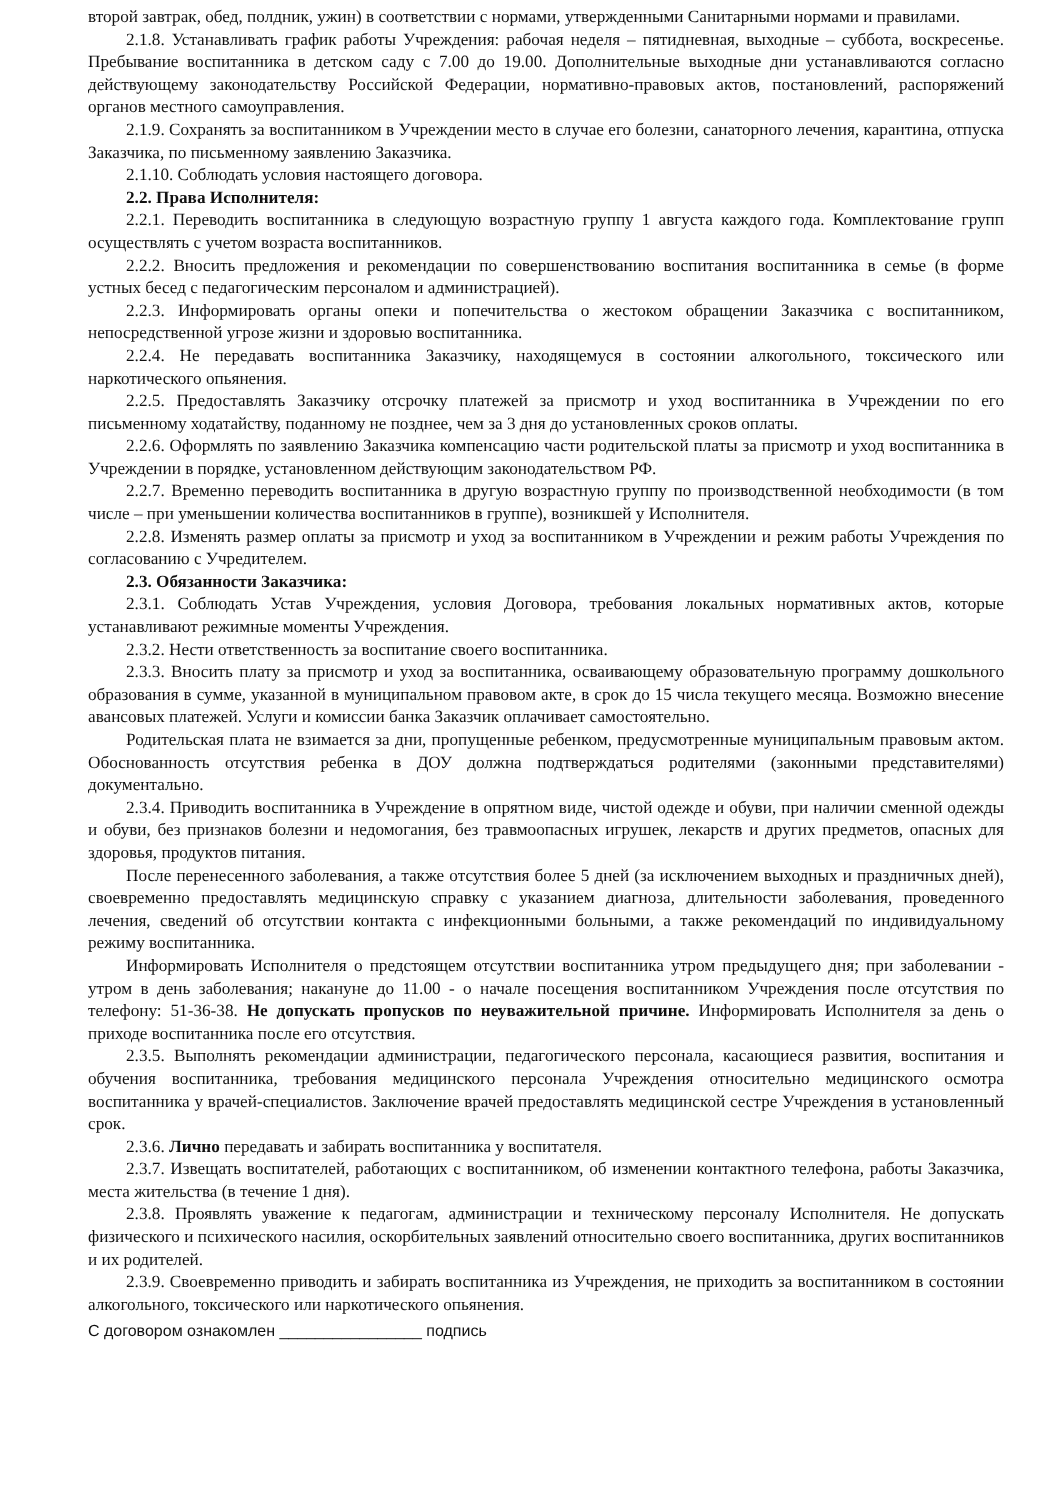второй завтрак, обед, полдник, ужин) в соответствии с нормами, утвержденными Санитарными нормами и правилами.
2.1.8. Устанавливать график работы Учреждения: рабочая неделя – пятидневная, выходные – суббота, воскресенье. Пребывание воспитанника в детском саду с 7.00 до 19.00. Дополнительные выходные дни устанавливаются согласно действующему законодательству Российской Федерации, нормативно-правовых актов, постановлений, распоряжений органов местного самоуправления.
2.1.9. Сохранять за воспитанником в Учреждении место в случае его болезни, санаторного лечения, карантина, отпуска Заказчика, по письменному заявлению Заказчика.
2.1.10. Соблюдать условия настоящего договора.
2.2. Права Исполнителя:
2.2.1. Переводить воспитанника в следующую возрастную группу 1 августа каждого года. Комплектование групп осуществлять с учетом возраста воспитанников.
2.2.2. Вносить предложения и рекомендации по совершенствованию воспитания воспитанника в семье (в форме устных бесед с педагогическим персоналом и администрацией).
2.2.3. Информировать органы опеки и попечительства о жестоком обращении Заказчика с воспитанником, непосредственной угрозе жизни и здоровью воспитанника.
2.2.4. Не передавать воспитанника Заказчику, находящемуся в состоянии алкогольного, токсического или наркотического опьянения.
2.2.5. Предоставлять Заказчику отсрочку платежей за присмотр и уход воспитанника в Учреждении по его письменному ходатайству, поданному не позднее, чем за 3 дня до установленных сроков оплаты.
2.2.6. Оформлять по заявлению Заказчика компенсацию части родительской платы за присмотр и уход воспитанника в Учреждении в порядке, установленном действующим законодательством РФ.
2.2.7. Временно переводить воспитанника в другую возрастную группу по производственной необходимости (в том числе – при уменьшении количества воспитанников в группе), возникшей у Исполнителя.
2.2.8. Изменять размер оплаты за присмотр и уход за воспитанником в Учреждении и режим работы Учреждения по согласованию с Учредителем.
2.3. Обязанности Заказчика:
2.3.1. Соблюдать Устав Учреждения, условия Договора, требования локальных нормативных актов, которые устанавливают режимные моменты Учреждения.
2.3.2. Нести ответственность за воспитание своего воспитанника.
2.3.3. Вносить плату за присмотр и уход за воспитанника, осваивающему образовательную программу дошкольного образования в сумме, указанной в муниципальном правовом акте, в срок до 15 числа текущего месяца. Возможно внесение авансовых платежей. Услуги и комиссии банка Заказчик оплачивает самостоятельно.
Родительская плата не взимается за дни, пропущенные ребенком, предусмотренные муниципальным правовым актом. Обоснованность отсутствия ребенка в ДОУ должна подтверждаться родителями (законными представителями) документально.
2.3.4. Приводить воспитанника в Учреждение в опрятном виде, чистой одежде и обуви, при наличии сменной одежды и обуви, без признаков болезни и недомогания, без травмоопасных игрушек, лекарств и других предметов, опасных для здоровья, продуктов питания.
После перенесенного заболевания, а также отсутствия более 5 дней (за исключением выходных и праздничных дней), своевременно предоставлять медицинскую справку с указанием диагноза, длительности заболевания, проведенного лечения, сведений об отсутствии контакта с инфекционными больными, а также рекомендаций по индивидуальному режиму воспитанника.
Информировать Исполнителя о предстоящем отсутствии воспитанника утром предыдущего дня; при заболевании - утром в день заболевания; накануне до 11.00 - о начале посещения воспитанником Учреждения после отсутствия по телефону: 51-36-38. Не допускать пропусков по неуважительной причине. Информировать Исполнителя за день о приходе воспитанника после его отсутствия.
2.3.5. Выполнять рекомендации администрации, педагогического персонала, касающиеся развития, воспитания и обучения воспитанника, требования медицинского персонала Учреждения относительно медицинского осмотра воспитанника у врачей-специалистов. Заключение врачей предоставлять медицинской сестре Учреждения в установленный срок.
2.3.6. Лично передавать и забирать воспитанника у воспитателя.
2.3.7. Извещать воспитателей, работающих с воспитанником, об изменении контактного телефона, работы Заказчика, места жительства (в течение 1 дня).
2.3.8. Проявлять уважение к педагогам, администрации и техническому персоналу Исполнителя. Не допускать физического и психического насилия, оскорбительных заявлений относительно своего воспитанника, других воспитанников и их родителей.
2.3.9. Своевременно приводить и забирать воспитанника из Учреждения, не приходить за воспитанником в состоянии алкогольного, токсического или наркотического опьянения.
С договором ознакомлен ________________ подпись